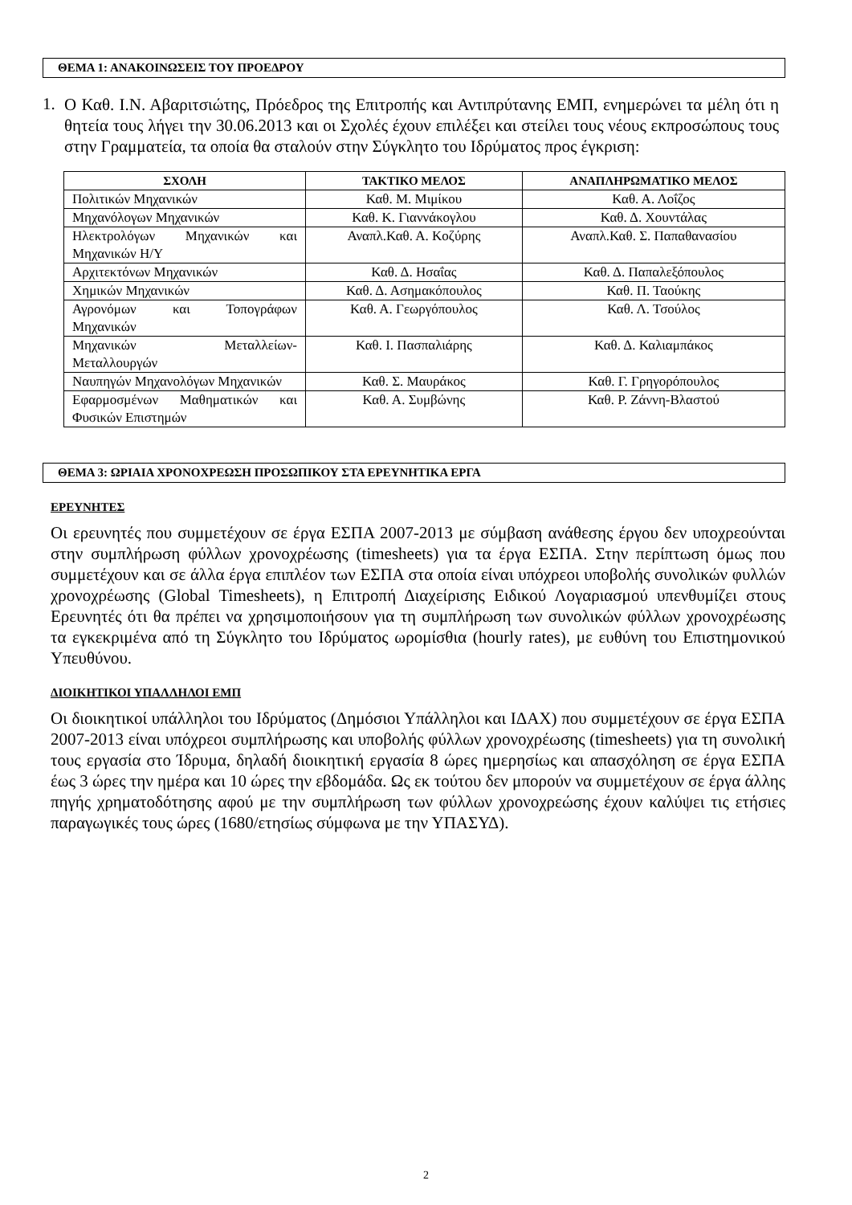ΘΕΜΑ 1: ΑΝΑΚΟΙΝΩΣΕΙΣ ΤΟΥ ΠΡΟΕΔΡΟΥ
1.
Ο Καθ. Ι.Ν. Αβαριτσιώτης, Πρόεδρος της Επιτροπής και Αντιπρύτανης ΕΜΠ, ενημερώνει τα μέλη ότι η θητεία τους λήγει την 30.06.2013 και οι Σχολές έχουν επιλέξει και στείλει τους νέους εκπροσώπους τους στην Γραμματεία, τα οποία θα σταλούν στην Σύγκλητο του Ιδρύματος προς έγκριση:
| ΣΧΟΛΗ | ΤΑΚΤΙΚΟ ΜΕΛΟΣ | ΑΝΑΠΛΗΡΩΜΑΤΙΚΟ ΜΕΛΟΣ |
| --- | --- | --- |
| Πολιτικών Μηχανικών | Καθ. Μ. Μιμίκου | Καθ. Α. Λοΐζος |
| Μηχανόλογων Μηχανικών | Καθ. Κ. Γιαννάκογλου | Καθ. Δ. Χουντάλας |
| Ηλεκτρολόγων Μηχανικών και Μηχανικών Η/Υ | Αναπλ.Καθ. Α. Κοζύρης | Αναπλ.Καθ. Σ. Παπαθανασίου |
| Αρχιτεκτόνων Μηχανικών | Καθ. Δ. Ησαΐας | Καθ. Δ. Παπαλεξόπουλος |
| Χημικών Μηχανικών | Καθ. Δ. Ασημακόπουλος | Καθ. Π. Ταούκης |
| Αγρονόμων και Τοπογράφων Μηχανικών | Καθ. Α. Γεωργόπουλος | Καθ. Λ. Τσούλος |
| Μηχανικών Μεταλλείων-Μεταλλουργών | Καθ. Ι. Πασπαλιάρης | Καθ. Δ. Καλιαμπάκος |
| Ναυπηγών Μηχανολόγων Μηχανικών | Καθ. Σ. Μαυράκος | Καθ. Γ. Γρηγορόπουλος |
| Εφαρμοσμένων Μαθηματικών και Φυσικών Επιστημών | Καθ. Α. Συμβώνης | Καθ. Ρ. Ζάννη-Βλαστού |
ΘΕΜΑ 3: ΩΡΙΑΙΑ ΧΡΟΝΟΧΡΕΩΣΗ ΠΡΟΣΩΠΙΚΟΥ ΣΤΑ ΕΡΕΥΝΗΤΙΚΑ ΕΡΓΑ
ΕΡΕΥΝΗΤΕΣ
Οι ερευνητές που συμμετέχουν σε έργα ΕΣΠΑ 2007-2013 με σύμβαση ανάθεσης έργου δεν υποχρεούνται στην συμπλήρωση φύλλων χρονοχρέωσης (timesheets) για τα έργα ΕΣΠΑ. Στην περίπτωση όμως που συμμετέχουν και σε άλλα έργα επιπλέον των ΕΣΠΑ στα οποία είναι υπόχρεοι υποβολής συνολικών φυλλών χρονοχρέωσης (Global Timesheets), η Επιτροπή Διαχείρισης Ειδικού Λογαριασμού υπενθυμίζει στους Ερευνητές ότι θα πρέπει να χρησιμοποιήσουν για τη συμπλήρωση των συνολικών φύλλων χρονοχρέωσης τα εγκεκριμένα από τη Σύγκλητο του Ιδρύματος ωρομίσθια (hourly rates), με ευθύνη του Επιστημονικού Υπευθύνου.
ΔΙΟΙΚΗΤΙΚΟΙ ΥΠΑΛΛΗΛΟΙ ΕΜΠ
Οι διοικητικοί υπάλληλοι του Ιδρύματος (Δημόσιοι Υπάλληλοι και ΙΔΑΧ) που συμμετέχουν σε έργα ΕΣΠΑ 2007-2013 είναι υπόχρεοι συμπλήρωσης και υποβολής φύλλων χρονοχρέωσης (timesheets) για τη συνολική τους εργασία στο Ίδρυμα, δηλαδή διοικητική εργασία 8 ώρες ημερησίως και απασχόληση σε έργα ΕΣΠΑ έως 3 ώρες την ημέρα και 10 ώρες την εβδομάδα. Ως εκ τούτου δεν μπορούν να συμμετέχουν σε έργα άλλης πηγής χρηματοδότησης αφού με την συμπλήρωση των φύλλων χρονοχρεώσης έχουν καλύψει τις ετήσιες παραγωγικές τους ώρες (1680/ετησίως σύμφωνα με την ΥΠΑΣΥΔ).
2